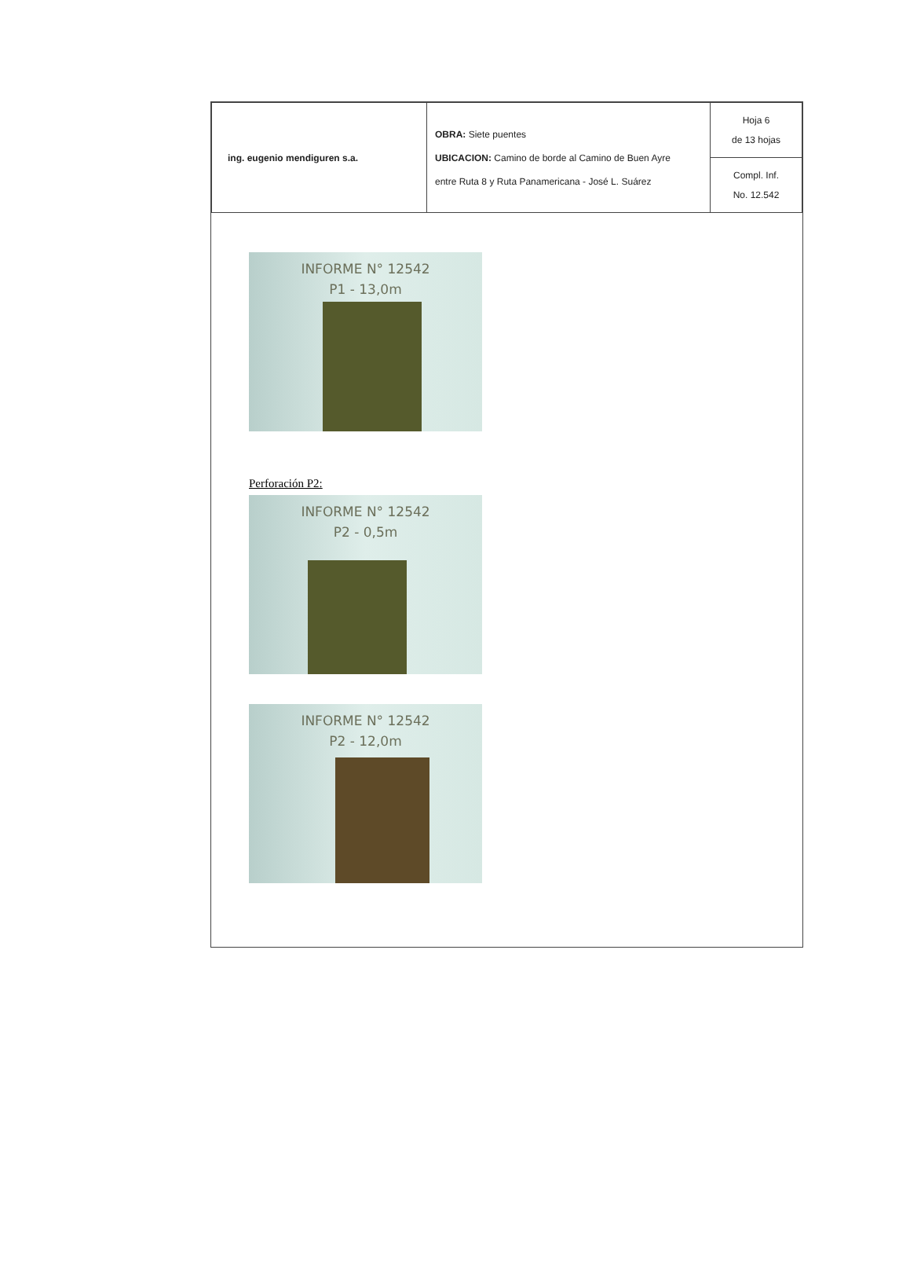| ing. eugenio mendiguren s.a. | OBRA: Siete puentes UBICACION: Camino de borde al Camino de Buen Ayre entre Ruta 8 y Ruta Panamericana - José L. Suárez | Hoja 6 de 13 hojas |
| | | Compl. Inf. No. 12.542 |
INFORME N° 12542
P1 - 13,0m
Perforación P2:
INFORME N° 12542
P2 - 0,5m
INFORME N° 12542
P2 - 12,0m